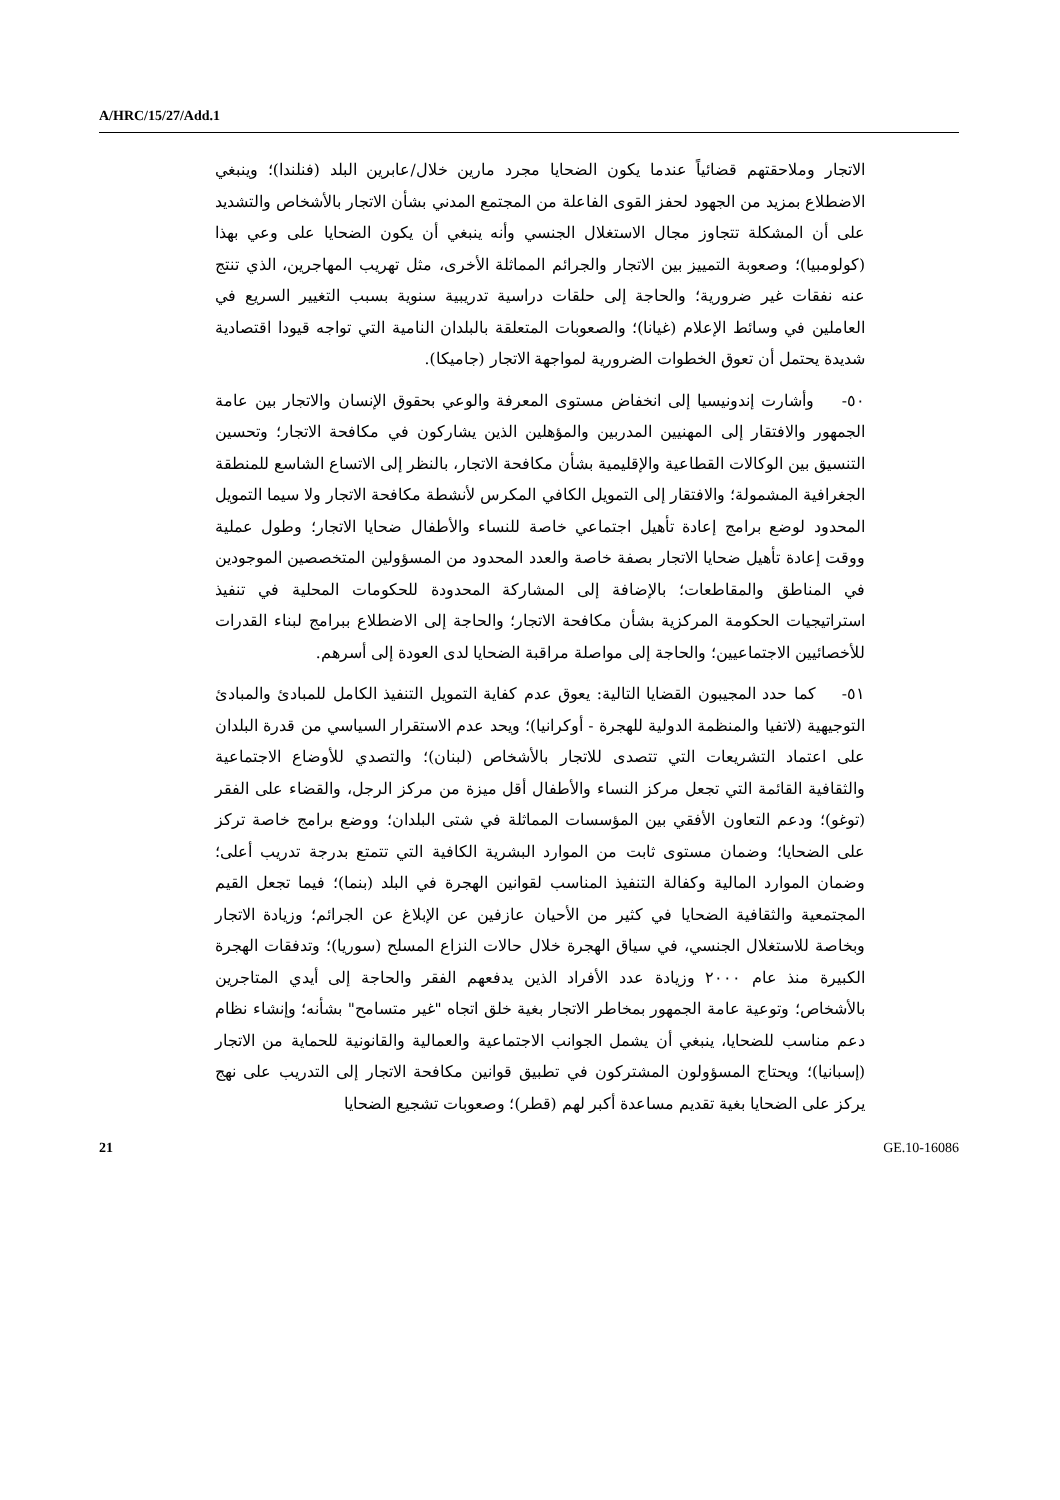A/HRC/15/27/Add.1
الاتجار وملاحقتهم قضائياً عندما يكون الضحايا مجرد مارين خلال/عابرين البلد (فنلندا)؛ وينبغي الاضطلاع بمزيد من الجهود لحفز القوى الفاعلة من المجتمع المدني بشأن الاتجار بالأشخاص والتشديد على أن المشكلة تتجاوز مجال الاستغلال الجنسي وأنه ينبغي أن يكون الضحايا على وعي بهذا (كولومبيا)؛ وصعوبة التمييز بين الاتجار والجرائم المماثلة الأخرى، مثل تهريب المهاجرين، الذي تنتج عنه نفقات غير ضرورية؛ والحاجة إلى حلقات دراسية تدريبية سنوية بسبب التغيير السريع في العاملين في وسائط الإعلام (غيانا)؛ والصعوبات المتعلقة بالبلدان النامية التي تواجه قيودا اقتصادية شديدة يحتمل أن تعوق الخطوات الضرورية لمواجهة الاتجار (جاميكا).
٥٠- وأشارت إندونيسيا إلى انخفاض مستوى المعرفة والوعي بحقوق الإنسان والاتجار بين عامة الجمهور والافتقار إلى المهنيين المدربين والمؤهلين الذين يشاركون في مكافحة الاتجار؛ وتحسين التنسيق بين الوكالات القطاعية والإقليمية بشأن مكافحة الاتجار، بالنظر إلى الاتساع الشاسع للمنطقة الجغرافية المشمولة؛ والافتقار إلى التمويل الكافي المكرس لأنشطة مكافحة الاتجار ولا سيما التمويل المحدود لوضع برامج إعادة تأهيل اجتماعي خاصة للنساء والأطفال ضحايا الاتجار؛ وطول عملية ووقت إعادة تأهيل ضحايا الاتجار بصفة خاصة والعدد المحدود من المسؤولين المتخصصين الموجودين في المناطق والمقاطعات؛ بالإضافة إلى المشاركة المحدودة للحكومات المحلية في تنفيذ استراتيجيات الحكومة المركزية بشأن مكافحة الاتجار؛ والحاجة إلى الاضطلاع ببرامج لبناء القدرات للأخصائيين الاجتماعيين؛ والحاجة إلى مواصلة مراقبة الضحايا لدى العودة إلى أسرهم.
٥١- كما حدد المجيبون القضايا التالية: يعوق عدم كفاية التمويل التنفيذ الكامل للمبادئ والمبادئ التوجيهية (لاتفيا والمنظمة الدولية للهجرة - أوكرانيا)؛ ويحد عدم الاستقرار السياسي من قدرة البلدان على اعتماد التشريعات التي تتصدى للاتجار بالأشخاص (لبنان)؛ والتصدي للأوضاع الاجتماعية والثقافية القائمة التي تجعل مركز النساء والأطفال أقل ميزة من مركز الرجل، والقضاء على الفقر (توغو)؛ ودعم التعاون الأفقي بين المؤسسات المماثلة في شتى البلدان؛ ووضع برامج خاصة تركز على الضحايا؛ وضمان مستوى ثابت من الموارد البشرية الكافية التي تتمتع بدرجة تدريب أعلى؛ وضمان الموارد المالية وكفالة التنفيذ المناسب لقوانين الهجرة في البلد (بنما)؛ فيما تجعل القيم المجتمعية والثقافية الضحايا في كثير من الأحيان عازفين عن الإبلاغ عن الجرائم؛ وزيادة الاتجار وبخاصة للاستغلال الجنسي، في سياق الهجرة خلال حالات النزاع المسلح (سوريا)؛ وتدفقات الهجرة الكبيرة منذ عام ٢٠٠٠ وزيادة عدد الأفراد الذين يدفعهم الفقر والحاجة إلى أيدي المتاجرين بالأشخاص؛ وتوعية عامة الجمهور بمخاطر الاتجار بغية خلق اتجاه "غير متسامح" بشأنه؛ وإنشاء نظام دعم مناسب للضحايا، ينبغي أن يشمل الجوانب الاجتماعية والعمالية والقانونية للحماية من الاتجار (إسبانيا)؛ ويحتاج المسؤولون المشتركون في تطبيق قوانين مكافحة الاتجار إلى التدريب على نهج يركز على الضحايا بغية تقديم مساعدة أكبر لهم (قطر)؛ وصعوبات تشجيع الضحايا
21 GE.10-16086